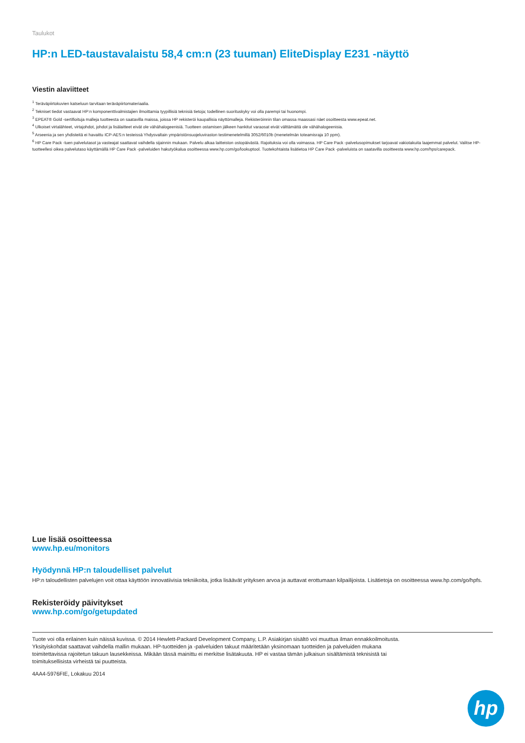Taulukot
HP:n LED-taustavalaistu 58,4 cm:n (23 tuuman) EliteDisplay E231 -näyttö
Viestin alaviitteet
<sup>1</sup> Teräväpiirtokuvien katseluun tarvitaan teräväpiirtomateriaalia.
<sup>2</sup> Tekniset tiedot vastaavat HP:n komponenttivalmistajien ilmoittamia tyypillisiä teknisiä tietoja; todellinen suorituskyky voi olla parempi tai huonompi.
<sup>3</sup> EPEAT® Gold -sertifioituja malleja tuotteesta on saatavilla maissa, joissa HP rekisteröi kaupallisia näyttömalleja. Rekisteröinnin tilan omassa maassasi näet osoitteesta www.epeat.net.
<sup>4</sup> Ulkoiset virtalähteet, virtajohdot, johdot ja lisälaitteet eivät ole vähähalogeenisiä. Tuotteen ostamisen jälkeen hankitut varaosat eivät välttämättä ole vähähalogeenisia.
<sup>5</sup> Arseenia ja sen yhdisteitä ei havaittu ICP-AES:n testeissä Yhdysvaltain ympäristönsuojeluviraston testimenetelmillä 3052/6010b (menetelmän toteamisraja 10 ppm).
<sup>6</sup> HP Care Pack -tuen palvelutasot ja vasteajat saattavat vaihdella sijainnin mukaan. Palvelu alkaa laitteiston ostopäivästä. Rajoituksia voi olla voimassa. HP Care Pack -palvelusopimukset tarjoavat vakiotakuita laajemmat palvelut. Valitse HP-tuotteellesi oikea palvelutaso käyttämällä HP Care Pack -palveluiden hakutyökalua osoitteessa www.hp.com/go/lookuptool. Tuotekohtaista lisätietoa HP Care Pack -palveluista on saatavilla osoitteesta www.hp.com/hps/carepack.
Lue lisää osoitteessa
www.hp.eu/monitors
Hyödynnä HP:n taloudelliset palvelut
HP:n taloudellisten palvelujen voit ottaa käyttöön innovatiivisia tekniikoita, jotka lisäävät yrityksen arvoa ja auttavat erottumaan kilpailijoista. Lisätietoja on osoitteessa www.hp.com/go/hpfs.
Rekisteröidy päivitykset
www.hp.com/go/getupdated
Tuote voi olla erilainen kuin näissä kuvissa. © 2014 Hewlett-Packard Development Company, L.P. Asiakirjan sisältö voi muuttua ilman ennakkoilmoitusta.
Yksityiskohdat saattavat vaihdella mallin mukaan. HP-tuotteiden ja -palveluiden takuut määritetään yksinomaan tuotteiden ja palveluiden mukana
toimitettavissa rajoitetun takuun lausekkeissa. Mikään tässä mainittu ei merkitse lisätakuuta. HP ei vastaa tämän julkaisun sisältämistä teknisistä tai
toimituksellisista virheistä tai puutteista.
4AA4-5976FIE, Lokakuu 2014
hp